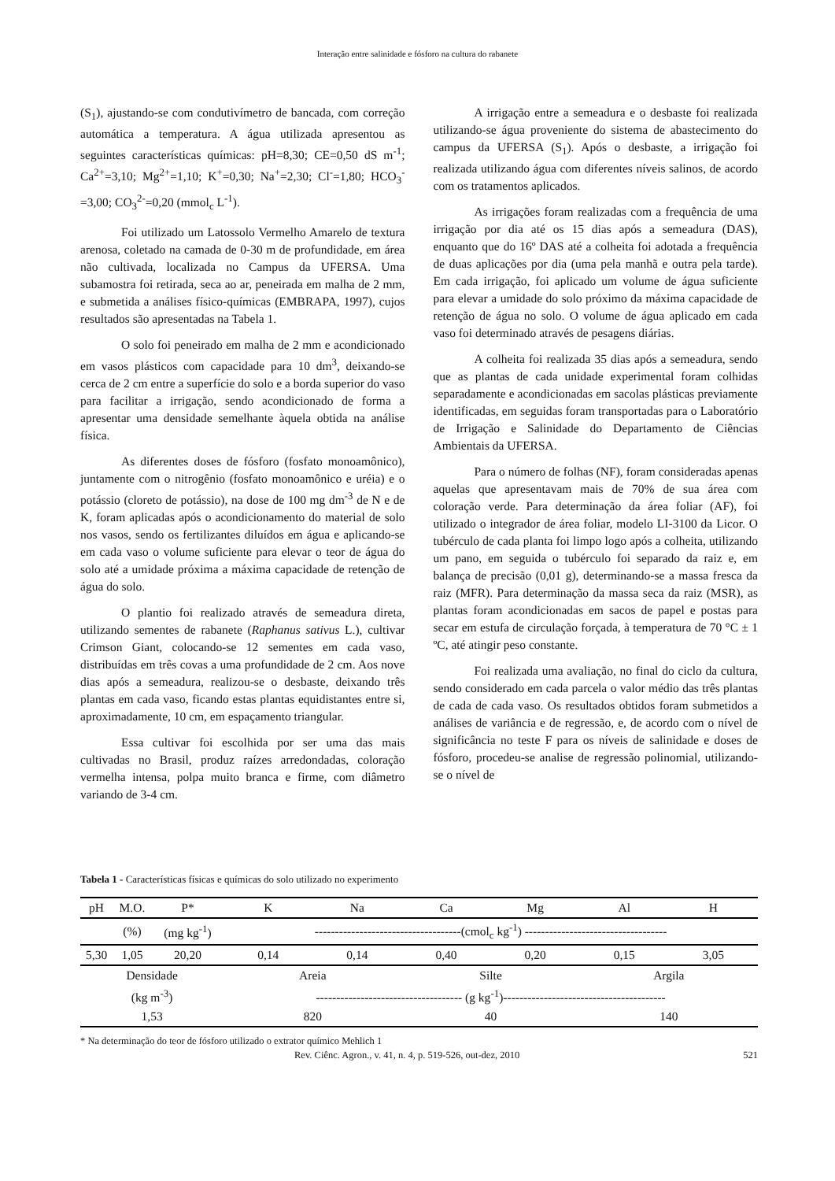Interação entre salinidade e fósforo na cultura do rabanete
(S<sub>1</sub>), ajustando-se com condutivímetro de bancada, com correção automática a temperatura. A água utilizada apresentou as seguintes características químicas: pH=8,30; CE=0,50 dS m<sup>-1</sup>; Ca<sup>2+</sup>=3,10; Mg<sup>2+</sup>=1,10; K<sup>+</sup>=0,30; Na<sup>+</sup>=2,30; Cl<sup>-</sup>=1,80; HCO<sub>3</sub><sup>-</sup>=3,00; CO<sub>3</sub><sup>2-</sup>=0,20 (mmol<sub>c</sub> L<sup>-1</sup>).
Foi utilizado um Latossolo Vermelho Amarelo de textura arenosa, coletado na camada de 0-30 m de profundidade, em área não cultivada, localizada no Campus da UFERSA. Uma subamostra foi retirada, seca ao ar, peneirada em malha de 2 mm, e submetida a análises físico-químicas (EMBRAPA, 1997), cujos resultados são apresentadas na Tabela 1.
O solo foi peneirado em malha de 2 mm e acondicionado em vasos plásticos com capacidade para 10 dm<sup>3</sup>, deixando-se cerca de 2 cm entre a superfície do solo e a borda superior do vaso para facilitar a irrigação, sendo acondicionado de forma a apresentar uma densidade semelhante àquela obtida na análise física.
As diferentes doses de fósforo (fosfato monoamônico), juntamente com o nitrogênio (fosfato monoamônico e uréia) e o potássio (cloreto de potássio), na dose de 100 mg dm<sup>-3</sup> de N e de K, foram aplicadas após o acondicionamento do material de solo nos vasos, sendo os fertilizantes diluídos em água e aplicando-se em cada vaso o volume suficiente para elevar o teor de água do solo até a umidade próxima a máxima capacidade de retenção de água do solo.
O plantio foi realizado através de semeadura direta, utilizando sementes de rabanete (Raphanus sativus L.), cultivar Crimson Giant, colocando-se 12 sementes em cada vaso, distribuídas em três covas a uma profundidade de 2 cm. Aos nove dias após a semeadura, realizou-se o desbaste, deixando três plantas em cada vaso, ficando estas plantas equidistantes entre si, aproximadamente, 10 cm, em espaçamento triangular.
Essa cultivar foi escolhida por ser uma das mais cultivadas no Brasil, produz raízes arredondadas, coloração vermelha intensa, polpa muito branca e firme, com diâmetro variando de 3-4 cm.
A irrigação entre a semeadura e o desbaste foi realizada utilizando-se água proveniente do sistema de abastecimento do campus da UFERSA (S<sub>1</sub>). Após o desbaste, a irrigação foi realizada utilizando água com diferentes níveis salinos, de acordo com os tratamentos aplicados.
As irrigações foram realizadas com a frequência de uma irrigação por dia até os 15 dias após a semeadura (DAS), enquanto que do 16º DAS até a colheita foi adotada a frequência de duas aplicações por dia (uma pela manhã e outra pela tarde). Em cada irrigação, foi aplicado um volume de água suficiente para elevar a umidade do solo próximo da máxima capacidade de retenção de água no solo. O volume de água aplicado em cada vaso foi determinado através de pesagens diárias.
A colheita foi realizada 35 dias após a semeadura, sendo que as plantas de cada unidade experimental foram colhidas separadamente e acondicionadas em sacolas plásticas previamente identificadas, em seguidas foram transportadas para o Laboratório de Irrigação e Salinidade do Departamento de Ciências Ambientais da UFERSA.
Para o número de folhas (NF), foram consideradas apenas aquelas que apresentavam mais de 70% de sua área com coloração verde. Para determinação da área foliar (AF), foi utilizado o integrador de área foliar, modelo LI-3100 da Licor. O tubérculo de cada planta foi limpo logo após a colheita, utilizando um pano, em seguida o tubérculo foi separado da raiz e, em balança de precisão (0,01 g), determinando-se a massa fresca da raiz (MFR). Para determinação da massa seca da raiz (MSR), as plantas foram acondicionadas em sacos de papel e postas para secar em estufa de circulação forçada, à temperatura de 70 °C ± 1 ºC, até atingir peso constante.
Foi realizada uma avaliação, no final do ciclo da cultura, sendo considerado em cada parcela o valor médio das três plantas de cada de cada vaso. Os resultados obtidos foram submetidos a análises de variância e de regressão, e, de acordo com o nível de significância no teste F para os níveis de salinidade e doses de fósforo, procedeu-se analise de regressão polinomial, utilizando-se o nível de
Tabela 1 - Características físicas e químicas do solo utilizado no experimento
| pH | M.O. | P* | K | Na | Ca | Mg | Al | H |
| --- | --- | --- | --- | --- | --- | --- | --- | --- |
| | (%) | (mg kg<sup>-1</sup>) | ------------------------------------(cmol<sub>c</sub> kg<sup>-1</sup>) ----------------------------------- | | | | | |
| 5,30 | 1,05 | 20,20 | 0,14 | 0,14 | 0,40 | 0,20 | 0,15 | 3,05 |
| Densidade | | | Areia | | Silte | | Argila | |
| (kg m<sup>-3</sup>) | | | ------------------------------------ (g kg<sup>-1</sup>)---------------------------------------- | | | | | |
| 1,53 | | | 820 | | 40 | | 140 | |
* Na determinação do teor de fósforo utilizado o extrator químico Mehlich 1
Rev. Ciênc. Agron., v. 41, n. 4, p. 519-526, out-dez, 2010 521